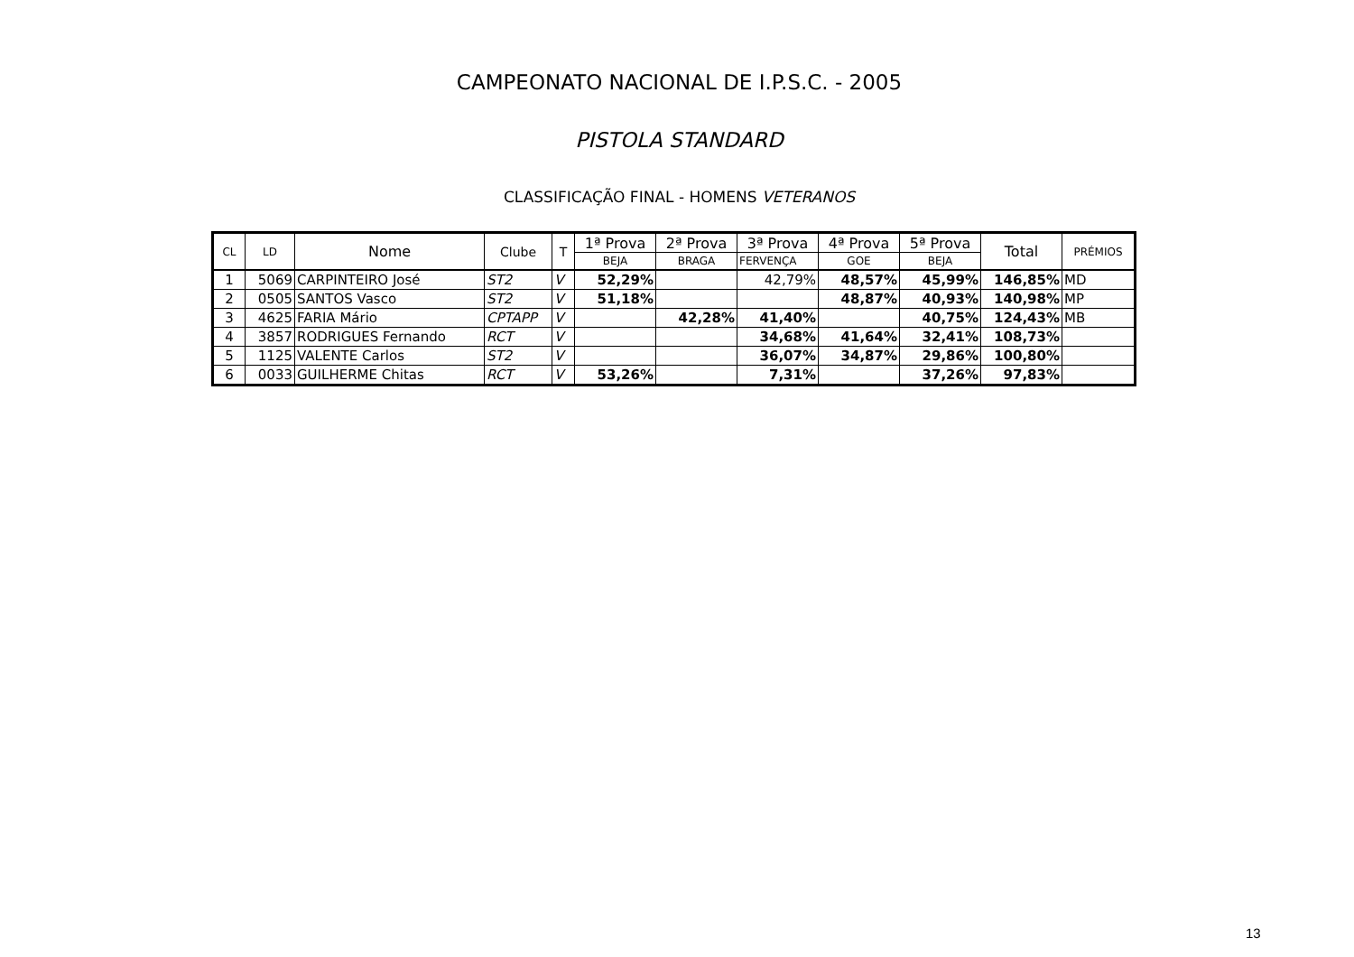CAMPEONATO NACIONAL DE I.P.S.C. - 2005
PISTOLA STANDARD
CLASSIFICAÇÃO FINAL - HOMENS VETERANOS
| CL | LD | Nome | Clube | T | 1ª Prova | 2ª Prova | 3ª Prova | 4ª Prova | 5ª Prova | Total | PRÉMIOS |
| --- | --- | --- | --- | --- | --- | --- | --- | --- | --- | --- | --- |
| | | | | | BEJA | BRAGA | FERVENÇA | GOE | BEJA | | |
| 1 | 5069 | CARPINTEIRO José | ST2 | V | 52,29% | | 42,79% | 48,57% | 45,99% | 146,85% | MD |
| 2 | 0505 | SANTOS Vasco | ST2 | V | 51,18% | | | 48,87% | 40,93% | 140,98% | MP |
| 3 | 4625 | FARIA Mário | CPTAPP | V | | 42,28% | 41,40% | | 40,75% | 124,43% | MB |
| 4 | 3857 | RODRIGUES Fernando | RCT | V | | | 34,68% | 41,64% | 32,41% | 108,73% | |
| 5 | 1125 | VALENTE Carlos | ST2 | V | | | 36,07% | 34,87% | 29,86% | 100,80% | |
| 6 | 0033 | GUILHERME Chitas | RCT | V | 53,26% | | 7,31% | | 37,26% | 97,83% | |
13